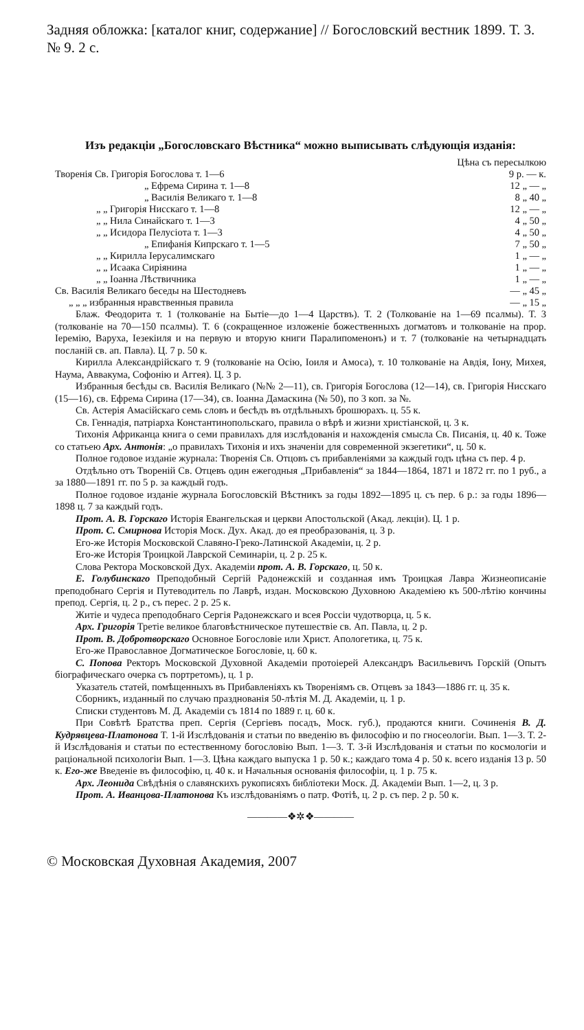Задняя обложка: [каталог книг, содержание] // Богословский вестник 1899. Т. 3. № 9. 2 с.
Изъ редакціи „Богословскаго Вѣстника“ можно выписывать слѣдующія изданія:
| | Цѣна съ пересылкою |
| Творенія Св. Григорія Богослова т. 1—6 | 9 р. — к. |
| „ Ефрема Сирина т. 1—8 | 12 „ — „ |
| „ Василія Великаго т. 1—8 | 8 „ 40 „ |
| „ „ Григорія Нисскаго т. 1—8 | 12 „ — „ |
| „ „ Нила Синайскаго т. 1—3 | 4 „ 50 „ |
| „ „ Исидора Пелусіота т. 1—3 | 4 „ 50 „ |
| „ Епифанія Кипрскаго т. 1—5 | 7 „ 50 „ |
| „ „ Кирилла Іерусалимскаго | 1 „ — „ |
| „ „ Исаака Сиріянина | 1 „ — „ |
| „ „ Іоанна Лѣствичника | 1 „ — „ |
| Св. Василія Великаго беседы на Шестодневъ | — „ 45 „ |
| „ „ „ избранныя нравственныя правила | — „ 15 „ |
Блаж. Феодорита т. 1 (толкованіе на Бытіе—до 1—4 Царствъ). Т. 2 (Толкованіе на 1—69 псалмы). Т. 3 (толкованіе на 70—150 псалмы). Т. 6 (сокращенное изложеніе божественныхъ догматовъ и толкованіе на прор. Іеремію, Варуха, Іезекіиля и на первую и вторую книги Паралипоменонъ) и т. 7 (толкованіе на четырнадцать посланій св. ап. Павла). Ц. 7 р. 50 к.
Кирилла Александрійскаго т. 9 (толкованіе на Осію, Іоиля и Амоса), т. 10 толкованіе на Авдія, Іону, Михея, Наума, Аввакума, Софонію и Аггея). Ц. 3 р.
Избранныя бесѣды св. Василія Великаго (№№ 2—11), св. Григорія Богослова (12—14), св. Григорія Нисскаго (15—16), св. Ефрема Сирина (17—34), св. Іоанна Дамаскина (№ 50), по 3 коп. за №.
Св. Астерія Амасійскаго семь словъ и бесѣдъ въ отдѣльныхъ брошюрахъ. ц. 55 к.
Св. Геннадія, патріарха Константинопольскаго, правила о вѣрѣ и жизни христіанской, ц. 3 к.
Тихонія Африканца книга о семи правилахъ для изслѣдованія и нахожденія смысла Св. Писанія, ц. 40 к. Тоже со статьею Арх. Антонія: „о правилахъ Тихонія и ихъ значеніи для современной экзегетики“, ц. 50 к.
Полное годовое изданіе журнала: Творенія Св. Отцовъ съ прибавленіями за каждый годъ цѣна съ пер. 4 р.
Отдѣльно отъ Твореній Св. Отцевъ один ежегодныя „Прибавленія“ за 1844—1864, 1871 и 1872 гг. по 1 руб., а за 1880—1891 гг. по 5 р. за каждый годъ.
Полное годовое изданіе журнала Богословскій Вѣстникъ за годы 1892—1895 ц. съ пер. 6 р.: за годы 1896—1898 ц. 7 за каждый годъ.
Прот. А. В. Горскаго Исторія Евангельская и церкви Апостольской (Акад. лекціи). Ц. 1 р.
Прот. С. Смирнова Исторія Моск. Дух. Акад. до ея преобразованія, ц. 3 р.
Его-же Исторія Московской Славяно-Греко-Латинской Академіи, ц. 2 р.
Его-же Исторія Троицкой Лаврской Семинаріи, ц. 2 р. 25 к.
Слова Ректора Московской Дух. Академіи прот. А. В. Горскаго, ц. 50 к.
Е. Голубинскаго Преподобный Сергій Радонежскій и созданная имъ Троицкая Лавра Жизнеописаніе преподобнаго Сергія и Путеводитель по Лаврѣ, издан. Московскою Духовною Академіею къ 500-лѣтію кончины препод. Сергія, ц. 2 р., съ перес. 2 р. 25 к.
Житіе и чудеса преподобнаго Сергія Радонежскаго и всея Россіи чудотворца, ц. 5 к.
Арх. Григорія Третіе великое благовѣстническое путешествіе св. Ап. Павла, ц. 2 р.
Прот. В. Добротворскаго Основное Богословіе или Христ. Апологетика, ц. 75 к.
Его-же Православное Догматическое Богословіе, ц. 60 к.
С. Попова Ректоръ Московской Духовной Академіи протоіерей Александръ Васильевичъ Горскій (Опытъ біографическаго очерка съ портретомъ), ц. 1 р.
Указатель статей, помѣщенныхъ въ Прибавленіяхъ къ Твореніямъ св. Отцевъ за 1843—1886 гг. ц. 35 к.
Сборникъ, изданный по случаю празднованія 50-лѣтія М. Д. Академіи, ц. 1 р.
Списки студентовъ М. Д. Академіи съ 1814 по 1889 г. ц. 60 к.
При Совѣтѣ Братства преп. Сергія (Сергіевъ посадъ, Моск. губ.), продаются книги. Сочиненія В. Д. Кудрявцева-Платонова Т. 1-й Изслѣдованія и статьи по введенію въ философію и по гносеологіи. Вып. 1—3. Т. 2-й Изслѣдованія и статьи по естественному богословію Вып. 1—3. Т. 3-й Изслѣдованія и статьи по космологіи и раціональной психологіи Вып. 1—3. Цѣна каждаго выпуска 1 р. 50 к.; каждаго тома 4 р. 50 к. всего изданія 13 р. 50 к. Его-же Введеніе въ философію, ц. 40 к. и Начальныя основанія философіи, ц. 1 р. 75 к.
Арх. Леонида Свѣдѣнія о славянскихъ рукописяхъ библіотеки Моск. Д. Академіи Вып. 1—2, ц. 3 р.
Прот. А. Иванцова-Платонова Къ изслѣдованіямъ о патр. Фотіѣ, ц. 2 р. съ пер. 2 р. 50 к.
————❖✲❖————
© Московская Духовная Академия, 2007